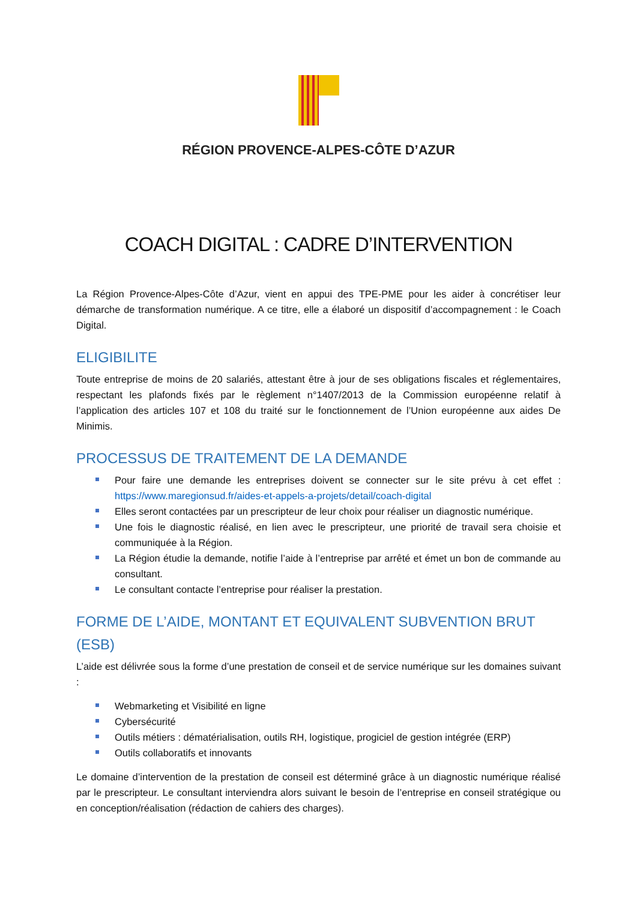RÉGION PROVENCE-ALPES-CÔTE D’AZUR
COACH DIGITAL : CADRE D’INTERVENTION
La Région Provence-Alpes-Côte d’Azur, vient en appui des TPE-PME pour les aider à concrétiser leur démarche de transformation numérique. A ce titre, elle a élaboré un dispositif d’accompagnement : le Coach Digital.
ELIGIBILITE
Toute entreprise de moins de 20 salariés, attestant être à jour de ses obligations fiscales et réglementaires, respectant les plafonds fixés par le règlement n°1407/2013 de la Commission européenne relatif à l’application des articles 107 et 108 du traité sur le fonctionnement de l’Union européenne aux aides De Minimis.
PROCESSUS DE TRAITEMENT DE LA DEMANDE
Pour faire une demande les entreprises doivent se connecter sur le site prévu à cet effet : https://www.maregionsud.fr/aides-et-appels-a-projets/detail/coach-digital
Elles seront contactées par un prescripteur de leur choix pour réaliser un diagnostic numérique.
Une fois le diagnostic réalisé, en lien avec le prescripteur, une priorité de travail sera choisie et communiquée à la Région.
La Région étudie la demande, notifie l’aide à l’entreprise par arrêté et émet un bon de commande au consultant.
Le consultant contacte l’entreprise pour réaliser la prestation.
FORME DE L’AIDE, MONTANT ET EQUIVALENT SUBVENTION BRUT (ESB)
L’aide est délivrée sous la forme d’une prestation de conseil et de service numérique sur les domaines suivant :
Webmarketing et Visibilité en ligne
Cybersécurité
Outils métiers : dématérialisation, outils RH, logistique, progiciel de gestion intégrée (ERP)
Outils collaboratifs et innovants
Le domaine d’intervention de la prestation de conseil est déterminé grâce à un diagnostic numérique réalisé par le prescripteur. Le consultant interviendra alors suivant le besoin de l’entreprise en conseil stratégique ou en conception/réalisation (rédaction de cahiers des charges).